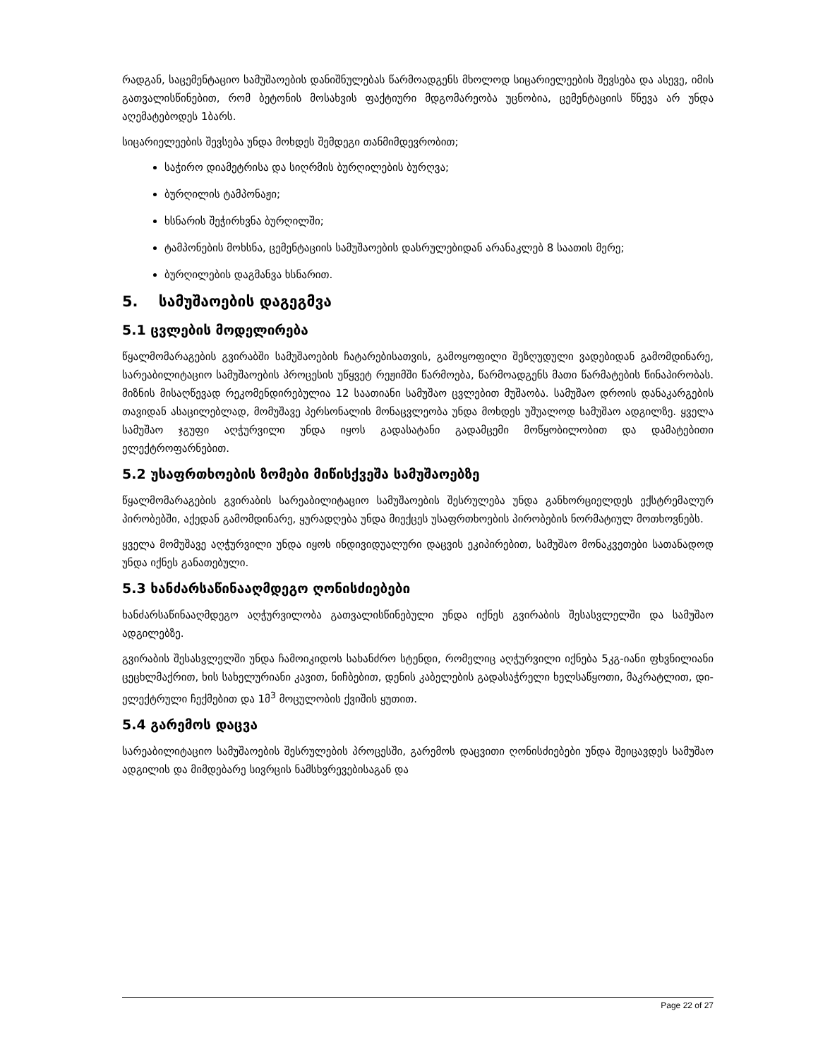რადგან, საცემენტაციო სამუშაოების დანიშნულებას წარმოადგენს მხოლოდ სიცარიელეების შევსება და ასევე, იმის გათვალისწინებით, რომ ბეტონის მოსახვის ფაქტიური მდგომარეობა უცნობია, ცემენტაციის წნევა არ უნდა აღემატებოდეს 1ბარს.
სიცარიელეების შევსება უნდა მოხდეს შემდეგი თანმიმდევრობით;
საჭირო დიამეტრისა და სიღრმის ბურღილების ბურღვა;
ბურღილის ტამპონაჟი;
ხსნარის შეჭირხვნა ბურღილში;
ტამპონების მოხსნა, ცემენტაციის სამუშაოების დასრულებიდან არანაკლებ 8 საათის მერე;
ბურღილების დაგმანვა ხსნარით.
5. სამუშაოების დაგეგმვა
5.1 ცვლების მოდელირება
წყალმომარაგების გვირაბში სამუშაოების ჩატარებისათვის, გამოყოფილი შეზღუდული ვადებიდან გამომდინარე, სარეაბილიტაციო სამუშაოების პროცესის უწყვეტ რეჟიმში წარმოება, წარმოადგენს მათი წარმატების წინაპირობას. მიზნის მისაღწევად რეკომენდირებულია 12 საათიანი სამუშაო ცვლებით მუშაობა. სამუშაო დროის დანაკარგების თავიდან ასაცილებლად, მომუშავე პერსონალის მონაცვლეობა უნდა მოხდეს უშუალოდ სამუშაო ადგილზე. ყველა სამუშაო ჯგუფი აღჭურვილი უნდა იყოს გადასატანი გადამცემი მოწყობილობით და დამატებითი ელექტროფარნებით.
5.2 უსაფრთხოების ზომები მიწისქვეშა სამუშაოებზე
წყალმომარაგების გვირაბის სარეაბილიტაციო სამუშაოების შესრულება უნდა განხორციელდეს ექსტრემალურ პირობებში, აქედან გამომდინარე, ყურადღება უნდა მიექცეს უსაფრთხოების პირობების ნორმატიულ მოთხოვნებს.
ყველა მომუშავე აღჭურვილი უნდა იყოს ინდივიდუალური დაცვის ეკიპირებით, სამუშაო მონაკვეთები სათანადოდ უნდა იქნეს განათებული.
5.3 ხანძარსაწინააღმდეგო ღონისძიებები
ხანძარსაწინააღმდეგო აღჭურვილობა გათვალისწინებული უნდა იქნეს გვირაბის შესასვლელში და სამუშაო ადგილებზე.
გვირაბის შესასვლელში უნდა ჩამოიკიდოს სახანძრო სტენდი, რომელიც აღჭურვილი იქნება 5კგ-იანი ფხვნილიანი ცეცხლმაქრით, ხის სახელურიანი კავით, ნიჩბებით, დენის კაბელების გადასაჭრელი ხელსაწყოთი, მაკრატლით, დი-ელექტრული ჩექმებით და 1მ<sup>3</sup> მოცულობის ქვიშის ყუთით.
5.4 გარემოს დაცვა
სარეაბილიტაციო სამუშაოების შესრულების პროცესში, გარემოს დაცვითი ღონისძიებები უნდა შეიცავდეს სამუშაო ადგილის და მიმდებარე სივრცის ნამსხვრევებისაგან და
Page 22 of 27